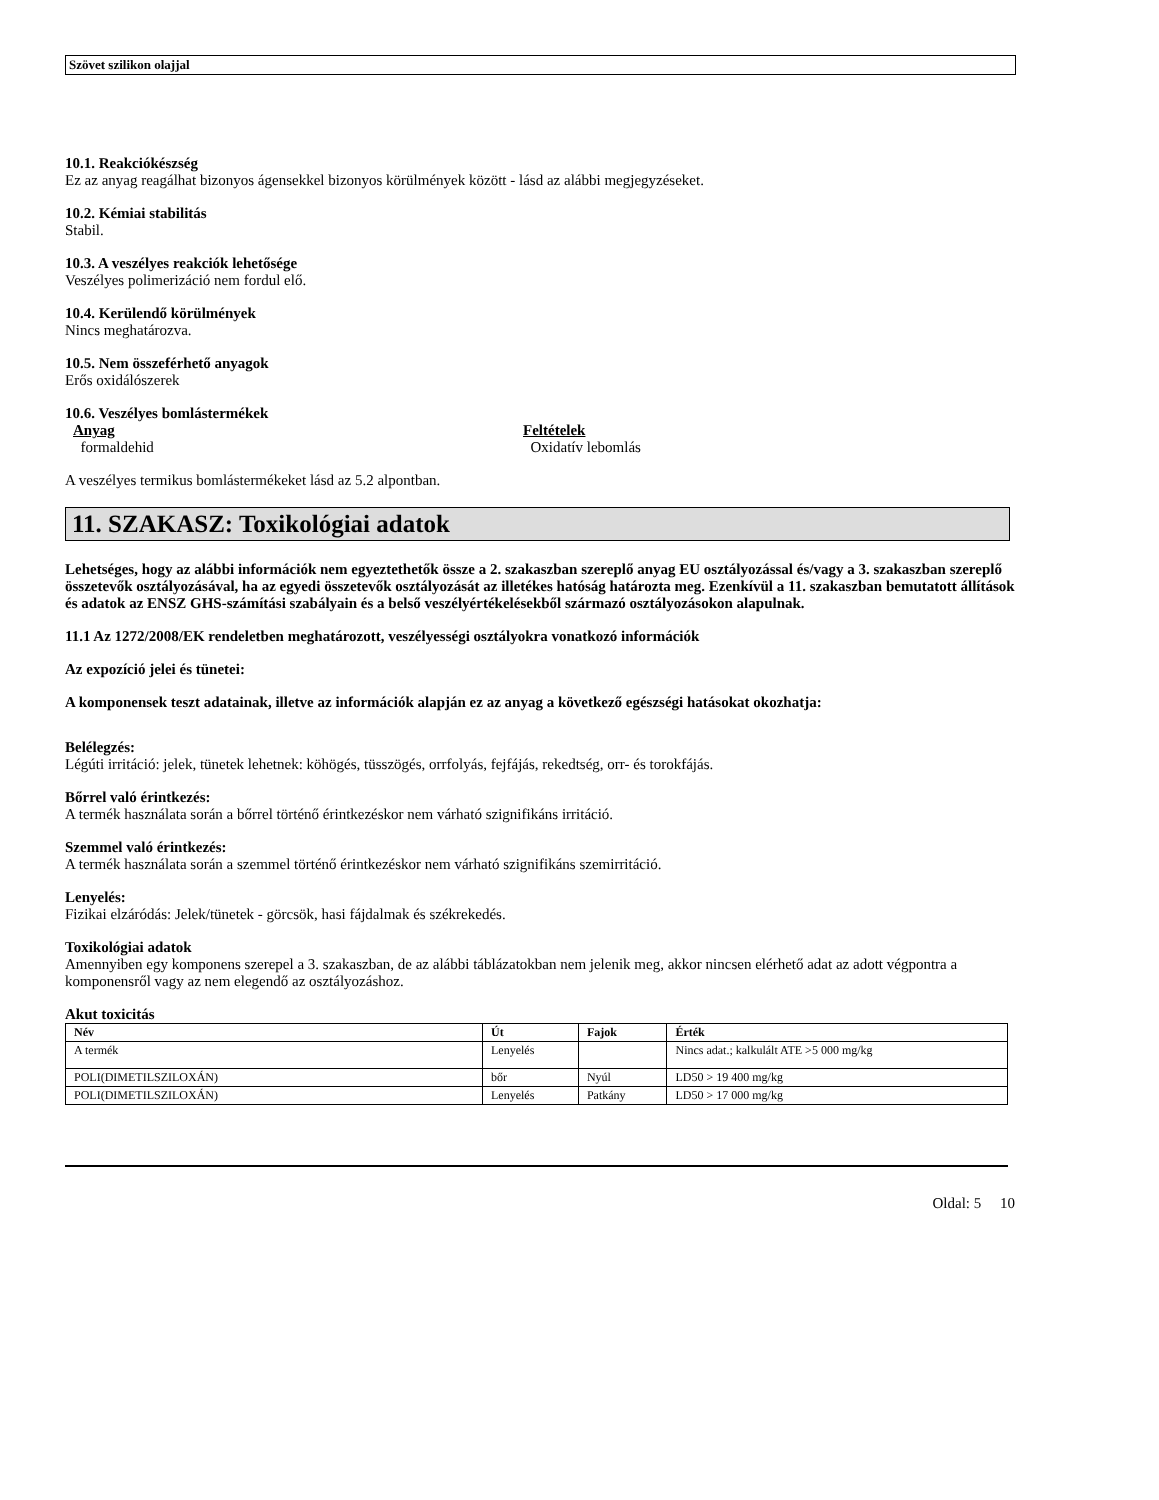Szövet szilikon olajjal
10.1. Reakciókészség
Ez az anyag reagálhat bizonyos ágensekkel bizonyos körülmények között - lásd az alábbi megjegyzéseket.
10.2. Kémiai stabilitás
Stabil.
10.3. A veszélyes reakciók lehetősége
Veszélyes polimerizáció nem fordul elő.
10.4. Kerülendő körülmények
Nincs meghatározva.
10.5. Nem összeférhető anyagok
Erős oxidálószerek
10.6. Veszélyes bomlástermékek
Anyag
formaldehid
Feltételek
Oxidatív lebomlás
A veszélyes termikus bomlástermékeket lásd az 5.2 alpontban.
11. SZAKASZ: Toxikológiai adatok
Lehetséges, hogy az alábbi információk nem egyeztethetők össze a 2. szakaszban szereplő anyag EU osztályozással és/vagy a 3. szakaszban szereplő összetevők osztályozásával, ha az egyedi összetevők osztályozását az illetékes hatóság határozta meg. Ezenkívül a 11. szakaszban bemutatott állítások és adatok az ENSZ GHS-számítási szabályain és a belső veszélyértékelésekből származó osztályozásokon alapulnak.
11.1 Az 1272/2008/EK rendeletben meghatározott, veszélyességi osztályokra vonatkozó információk
Az expozíció jelei és tünetei:
A komponensek teszt adatainak, illetve az információk alapján ez az anyag a következő egészségi hatásokat okozhatja:
Belélegzés:
Légúti irritáció: jelek, tünetek lehetnek: köhögés, tüsszögés, orrfolyás, fejfájás, rekedtség, orr- és torokfájás.
Bőrrel való érintkezés:
A termék használata során a bőrrel történő érintkezéskor nem várható szignifikáns irritáció.
Szemmel való érintkezés:
A termék használata során a szemmel történő érintkezéskor nem várható szignifikáns szemirritáció.
Lenyelés:
Fizikai elzáródás: Jelek/tünetek - görcsök, hasi fájdalmak és székrekedés.
Toxikológiai adatok
Amennyiben egy komponens szerepel a 3. szakaszban, de az alábbi táblázatokban nem jelenik meg, akkor nincsen elérhető adat az adott végpontra a komponensről vagy az nem elegendő az osztályozáshoz.
Akut toxicitás
| Név | Út | Fajok | Érték |
| --- | --- | --- | --- |
| A termék | Lenyelés | | Nincs adat.; kalkulált ATE >5 000 mg/kg |
| POLI(DIMETILSZILOXÁN) | bőr | Nyúl | LD50 > 19 400 mg/kg |
| POLI(DIMETILSZILOXÁN) | Lenyelés | Patkány | LD50 > 17 000 mg/kg |
Oldal: 5 10